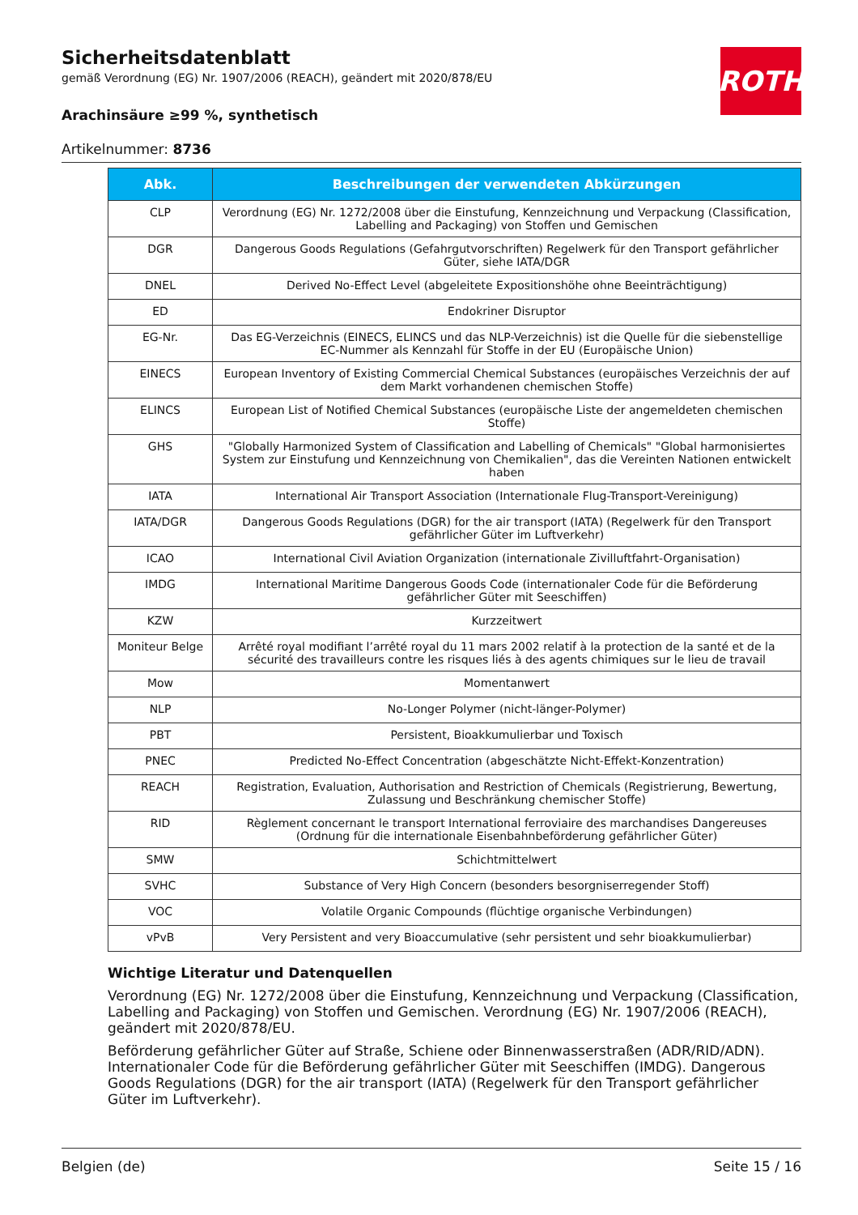ROTH
Sicherheitsdatenblatt
gemäß Verordnung (EG) Nr. 1907/2006 (REACH), geändert mit 2020/878/EU
Arachinsäure ≥99 %, synthetisch
Artikelnummer: 8736
| Abk. | Beschreibungen der verwendeten Abkürzungen |
| --- | --- |
| CLP | Verordnung (EG) Nr. 1272/2008 über die Einstufung, Kennzeichnung und Verpackung (Classification, Labelling and Packaging) von Stoffen und Gemischen |
| DGR | Dangerous Goods Regulations (Gefahrgutvorschriften) Regelwerk für den Transport gefährlicher Güter, siehe IATA/DGR |
| DNEL | Derived No-Effect Level (abgeleitete Expositionshöhe ohne Beeinträchtigung) |
| ED | Endokriner Disruptor |
| EG-Nr. | Das EG-Verzeichnis (EINECS, ELINCS und das NLP-Verzeichnis) ist die Quelle für die siebenstellige EC-Nummer als Kennzahl für Stoffe in der EU (Europäische Union) |
| EINECS | European Inventory of Existing Commercial Chemical Substances (europäisches Verzeichnis der auf dem Markt vorhandenen chemischen Stoffe) |
| ELINCS | European List of Notified Chemical Substances (europäische Liste der angemeldeten chemischen Stoffe) |
| GHS | "Globally Harmonized System of Classification and Labelling of Chemicals" "Global harmonisiertes System zur Einstufung und Kennzeichnung von Chemikalien", das die Vereinten Nationen entwickelt haben |
| IATA | International Air Transport Association (Internationale Flug-Transport-Vereinigung) |
| IATA/DGR | Dangerous Goods Regulations (DGR) for the air transport (IATA) (Regelwerk für den Transport gefährlicher Güter im Luftverkehr) |
| ICAO | International Civil Aviation Organization (internationale Zivilluftfahrt-Organisation) |
| IMDG | International Maritime Dangerous Goods Code (internationaler Code für die Beförderung gefährlicher Güter mit Seeschiffen) |
| KZW | Kurzzeitwert |
| Moniteur Belge | Arrêté royal modifiant l’arrêté royal du 11 mars 2002 relatif à la protection de la santé et de la sécurité des travailleurs contre les risques liés à des agents chimiques sur le lieu de travail |
| Mow | Momentanwert |
| NLP | No-Longer Polymer (nicht-länger-Polymer) |
| PBT | Persistent, Bioakkumulierbar und Toxisch |
| PNEC | Predicted No-Effect Concentration (abgeschätzte Nicht-Effekt-Konzentration) |
| REACH | Registration, Evaluation, Authorisation and Restriction of Chemicals (Registrierung, Bewertung, Zulassung und Beschränkung chemischer Stoffe) |
| RID | Règlement concernant le transport International ferroviaire des marchandises Dangereuses (Ordnung für die internationale Eisenbahnbeförderung gefährlicher Güter) |
| SMW | Schichtmittelwert |
| SVHC | Substance of Very High Concern (besonders besorgniserregender Stoff) |
| VOC | Volatile Organic Compounds (flüchtige organische Verbindungen) |
| vPvB | Very Persistent and very Bioaccumulative (sehr persistent und sehr bioakkumulierbar) |
Wichtige Literatur und Datenquellen
Verordnung (EG) Nr. 1272/2008 über die Einstufung, Kennzeichnung und Verpackung (Classification, Labelling and Packaging) von Stoffen und Gemischen. Verordnung (EG) Nr. 1907/2006 (REACH), geändert mit 2020/878/EU.
Beförderung gefährlicher Güter auf Straße, Schiene oder Binnenwasserstraßen (ADR/RID/ADN). Internationaler Code für die Beförderung gefährlicher Güter mit Seeschiffen (IMDG). Dangerous Goods Regulations (DGR) for the air transport (IATA) (Regelwerk für den Transport gefährlicher Güter im Luftverkehr).
Belgien (de) Seite 15 / 16